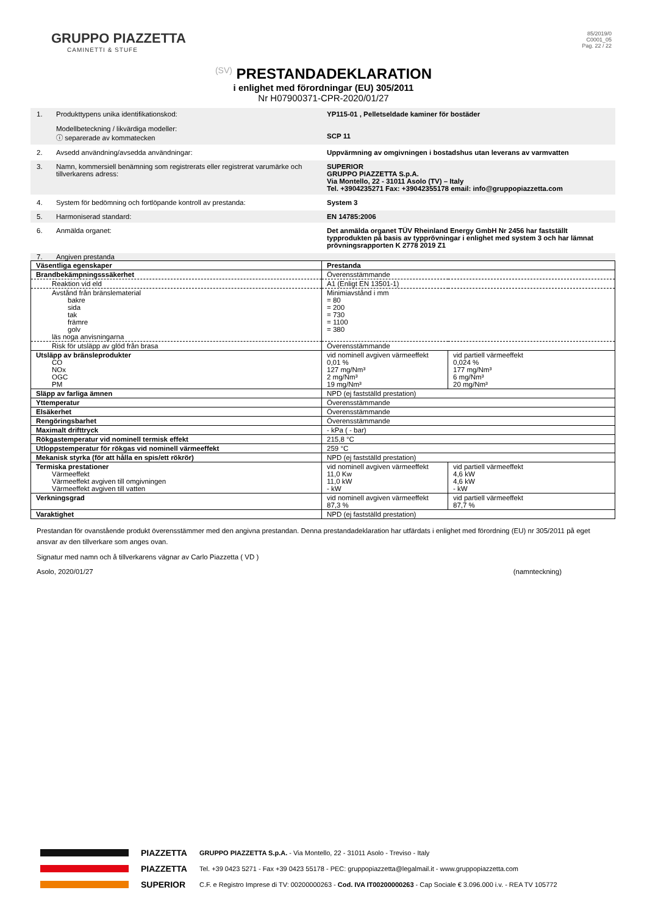GRUPPO PIAZZETTA
CAMINETTI & STUFE
85/2019/0
C0001_05
Pag. 22 / 22
(SV) PRESTANDADEKLARATION
i enlighet med förordningar (EU) 305/2011
Nr H07900371-CPR-2020/01/27
1. Produkttypens unika identifikationskod:
Modellbeteckning / likvärdiga modeller:
ⓘ separerade av kommatecken
YP115-01 , Pelletseldade kaminer för bostäder
SCP 11
2. Avsedd användning/avsedda användningar: Uppvärmning av omgivningen i bostadshus utan leverans av varmvatten
3. Namn, kommersiell benämning som registrerats eller registrerat varumärke och tillverkarens adress:
SUPERIOR
GRUPPO PIAZZETTA S.p.A.
Via Montello, 22 - 31011 Asolo (TV) – Italy
Tel. +3904235271 Fax: +39042355178 email: info@gruppopiazzetta.com
4. System för bedömning och fortlöpande kontroll av prestanda: System 3
5. Harmoniserad standard: EN 14785:2006
6. Anmälda organet: Det anmälda organet TÜV Rheinland Energy GmbH Nr 2456 har fastställt typprodukten på basis av typprövningar i enlighet med system 3 och har lämnat prövningsrapporten K 2778 2019 Z1
7. Angiven prestanda
| Väsentliga egenskaper | Prestanda | |
| Brandbekämpningsssäkerhet | Överensstämmande | |
| Reaktion vid eld | A1 (Enligt EN 13501-1) | |
| Avstånd från bränslematerial bakre sida tak främre golv läs noga anvisningarna | Minimiavstånd i mm = 80 = 200 = 730 = 1100 = 380 | |
| Risk för utsläpp av glöd från brasa | Överensstämmande | |
| Utsläpp av bränsleprodukter CO NOx OGC PM | vid nominell avgiven värmeeffekt 0,01 % 127 mg/Nm³ 2 mg/Nm³ 19 mg/Nm³ | vid partiell värmeeffekt 0,024 % 177 mg/Nm³ 6 mg/Nm³ 20 mg/Nm³ |
| Släpp av farliga ämnen | NPD (ej fastställd prestation) | |
| Yttemperatur | Överensstämmande | |
| Elsäkerhet | Överensstämmande | |
| Rengöringsbarhet | Överensstämmande | |
| Maximalt drifttryck | - kPa ( - bar) | |
| Rökgastemperatur vid nominell termisk effekt | 215,8 °C | |
| Utloppstemperatur för rökgas vid nominell värmeeffekt | 259 °C | |
| Mekanisk styrka (för att hålla en spis/ett rökrör) | NPD (ej fastställd prestation) | |
| Termiska prestationer Värmeeffekt Värmeeffekt avgiven till omgivningen Värmeeffekt avgiven till vatten | vid nominell avgiven värmeeffekt 11,0 Kw 11,0 kW - kW | vid partiell värmeeffekt 4,6 kW 4,6 kW - kW |
| Verkningsgrad | vid nominell avgiven värmeeffekt 87,3 % | vid partiell värmeeffekt 87,7 % |
| Varaktighet | NPD (ej fastställd prestation) | |
Prestandan för ovanstående produkt överensstämmer med den angivna prestandan. Denna prestandadeklaration har utfärdats i enlighet med förordning (EU) nr 305/2011 på eget ansvar av den tillverkare som anges ovan.
Signatur med namn och å tillverkarens vägnar av Carlo Piazzetta ( VD )
Asolo, 2020/01/27 (namnteckning)
PIAZZETTA
PIAZZETTA
SUPERIOR
GRUPPO PIAZZETTA S.p.A. - Via Montello, 22 - 31011 Asolo - Treviso - Italy
Tel. +39 0423 5271 - Fax +39 0423 55178 - PEC: gruppopiazzetta@legalmail.it - www.gruppopiazzetta.com
C.F. e Registro Imprese di TV: 00200000263 - Cod. IVA IT00200000263 - Cap Sociale € 3.096.000 i.v. - REA TV 105772